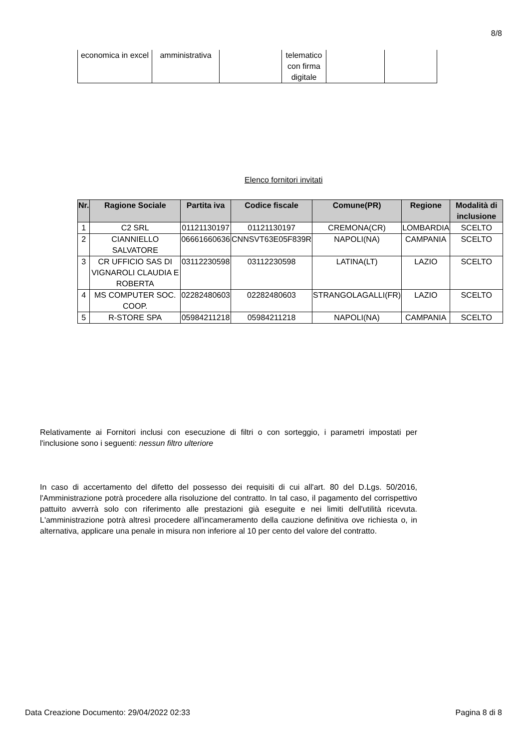8/8
| economica in excel | amministrativa | | telematico con firma digitale | | |
Elenco fornitori invitati
| Nr. | Ragione Sociale | Partita iva | Codice fiscale | Comune(PR) | Regione | Modalità di inclusione |
| --- | --- | --- | --- | --- | --- | --- |
| 1 | C2 SRL | 01121130197 | 01121130197 | CREMONA(CR) | LOMBARDIA | SCELTO |
| 2 | CIANNIELLO SALVATORE | 06661660636 | CNNSVT63E05F839R | NAPOLI(NA) | CAMPANIA | SCELTO |
| 3 | CR UFFICIO SAS DI VIGNAROLI CLAUDIA E ROBERTA | 03112230598 | 03112230598 | LATINA(LT) | LAZIO | SCELTO |
| 4 | MS COMPUTER SOC. COOP. | 02282480603 | 02282480603 | STRANGOLAGALLI(FR) | LAZIO | SCELTO |
| 5 | R-STORE SPA | 05984211218 | 05984211218 | NAPOLI(NA) | CAMPANIA | SCELTO |
Relativamente ai Fornitori inclusi con esecuzione di filtri o con sorteggio, i parametri impostati per l'inclusione sono i seguenti: nessun filtro ulteriore
In caso di accertamento del difetto del possesso dei requisiti di cui all'art. 80 del D.Lgs. 50/2016, l'Amministrazione potrà procedere alla risoluzione del contratto. In tal caso, il pagamento del corrispettivo pattuito avverrà solo con riferimento alle prestazioni già eseguite e nei limiti dell'utilità ricevuta. L'amministrazione potrà altresì procedere all'incameramento della cauzione definitiva ove richiesta o, in alternativa, applicare una penale in misura non inferiore al 10 per cento del valore del contratto.
Data Creazione Documento: 29/04/2022 02:33 Pagina 8 di 8